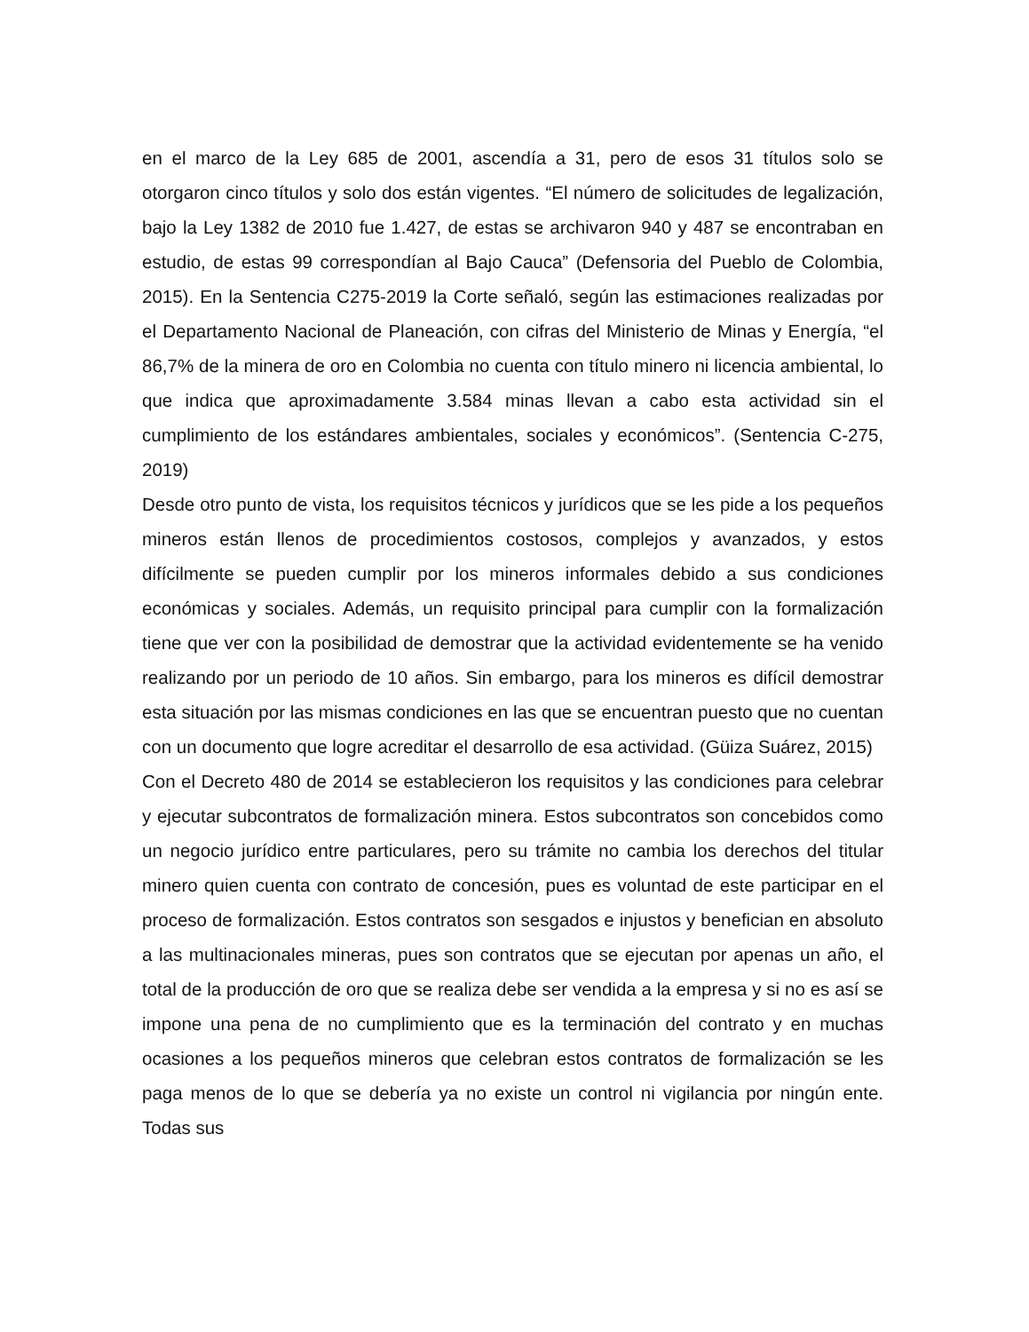en el marco de la Ley 685 de 2001, ascendía a 31, pero de esos 31 títulos solo se otorgaron cinco títulos y solo dos están vigentes. “El número de solicitudes de legalización, bajo la Ley 1382 de 2010 fue 1.427, de estas se archivaron 940 y 487 se encontraban en estudio, de estas 99 correspondían al Bajo Cauca” (Defensoria del Pueblo de Colombia, 2015). En la Sentencia C275-2019 la Corte señaló, según las estimaciones realizadas por el Departamento Nacional de Planeación, con cifras del Ministerio de Minas y Energía, “el 86,7% de la minera de oro en Colombia no cuenta con título minero ni licencia ambiental, lo que indica que aproximadamente 3.584 minas llevan a cabo esta actividad sin el cumplimiento de los estándares ambientales, sociales y económicos”. (Sentencia C-275, 2019)
Desde otro punto de vista, los requisitos técnicos y jurídicos que se les pide a los pequeños mineros están llenos de procedimientos costosos, complejos y avanzados, y estos difícilmente se pueden cumplir por los mineros informales debido a sus condiciones económicas y sociales. Además, un requisito principal para cumplir con la formalización tiene que ver con la posibilidad de demostrar que la actividad evidentemente se ha venido realizando por un periodo de 10 años. Sin embargo, para los mineros es difícil demostrar esta situación por las mismas condiciones en las que se encuentran puesto que no cuentan con un documento que logre acreditar el desarrollo de esa actividad. (Güiza Suárez, 2015)
Con el Decreto 480 de 2014 se establecieron los requisitos y las condiciones para celebrar y ejecutar subcontratos de formalización minera. Estos subcontratos son concebidos como un negocio jurídico entre particulares, pero su trámite no cambia los derechos del titular minero quien cuenta con contrato de concesión, pues es voluntad de este participar en el proceso de formalización. Estos contratos son sesgados e injustos y benefician en absoluto a las multinacionales mineras, pues son contratos que se ejecutan por apenas un año, el total de la producción de oro que se realiza debe ser vendida a la empresa y si no es así se impone una pena de no cumplimiento que es la terminación del contrato y en muchas ocasiones a los pequeños mineros que celebran estos contratos de formalización se les paga menos de lo que se debería ya no existe un control ni vigilancia por ningún ente. Todas sus